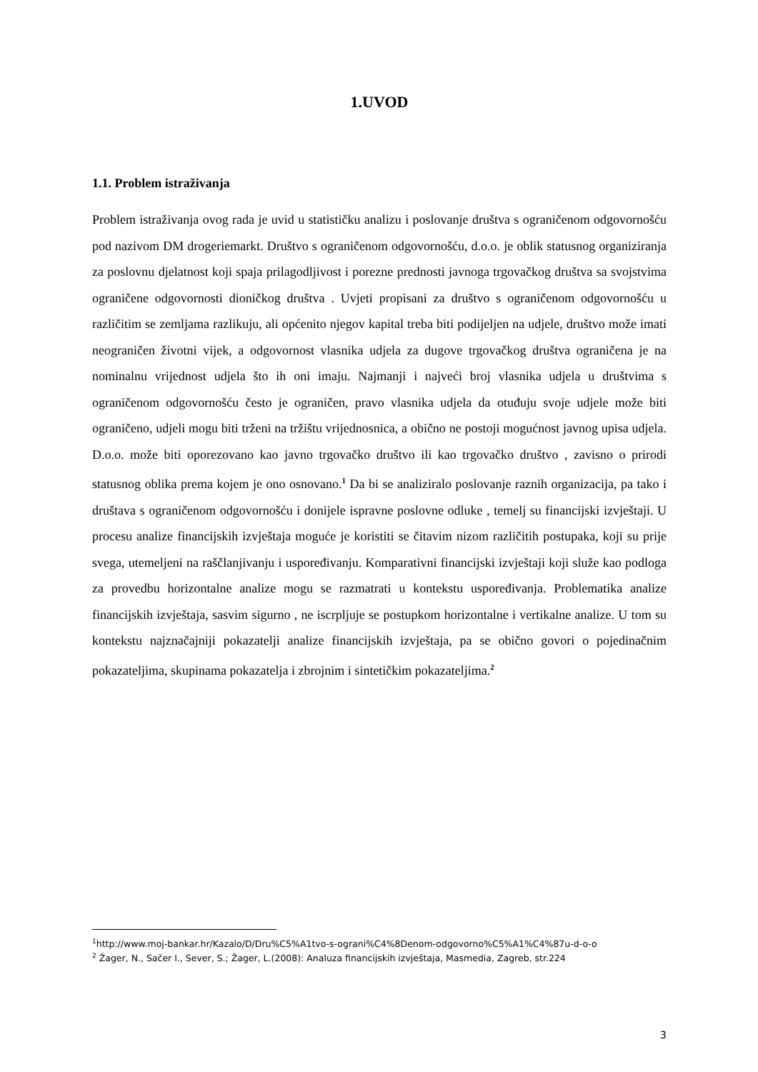1.UVOD
1.1. Problem istraživanja
Problem istraživanja ovog rada je uvid u statističku analizu i poslovanje društva s ograničenom odgovornošću pod nazivom DM drogeriemarkt. Društvo s ograničenom odgovornošću, d.o.o. je oblik statusnog organiziranja za poslovnu djelatnost koji spaja prilagodljivost i porezne prednosti javnoga trgovačkog društva sa svojstvima ograničene odgovornosti dioničkog društva . Uvjeti propisani za društvo s ograničenom odgovornošću u različitim se zemljama razlikuju, ali općenito njegov kapital treba biti podijeljen na udjele, društvo može imati neograničen životni vijek, a odgovornost vlasnika udjela za dugove trgovačkog društva ograničena je na nominalnu vrijednost udjela što ih oni imaju. Najmanji i najveći broj vlasnika udjela u društvima s ograničenom odgovornošću često je ograničen, pravo vlasnika udjela da otuđuju svoje udjele može biti ograničeno, udjeli mogu biti trženi na tržištu vrijednosnica, a obično ne postoji mogućnost javnog upisa udjela. D.o.o. može biti oporezovano kao javno trgovačko društvo ili kao trgovačko društvo , zavisno o prirodi statusnog oblika prema kojem je ono osnovano.<sup>1</sup> Da bi se analiziralo poslovanje raznih organizacija, pa tako i društava s ograničenom odgovornošću i donijele ispravne poslovne odluke , temelj su financijski izvještaji. U procesu analize financijskih izvještaja moguće je koristiti se čitavim nizom različitih postupaka, koji su prije svega, utemeljeni na raščlanjivanju i uspoređivanju. Komparativni financijski izvještaji koji služe kao podloga za provedbu horizontalne analize mogu se razmatrati u kontekstu uspoređivanja. Problematika analize financijskih izvještaja, sasvim sigurno , ne iscrpljuje se postupkom horizontalne i vertikalne analize. U tom su kontekstu najznačajniji pokazatelji analize financijskih izvještaja, pa se obično govori o pojedinačnim pokazateljima, skupinama pokazatelja i zbrojnim i sintetičkim pokazateljima.<sup>2</sup>
<sup>1</sup> http://www.moj-bankar.hr/Kazalo/D/Dru%C5%A1tvo-s-ograni%C4%8Denom-odgovorno%C5%A1%C4%87u-d-o-o
<sup>2</sup> Žager, N., Sačer I., Sever, S.; Žager, L.(2008): Analuza financijskih izvještaja, Masmedia, Zagreb, str.224
3